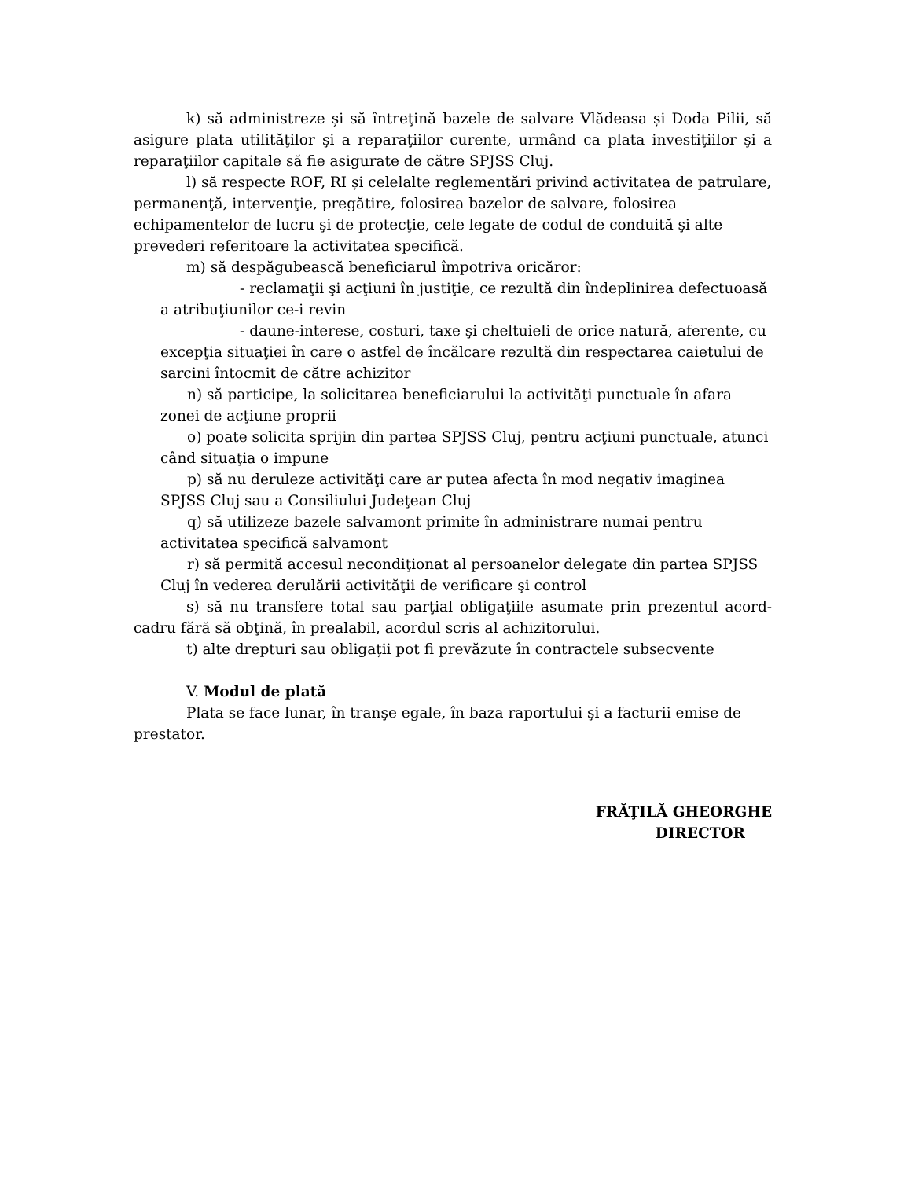k) să administreze și să întreţină bazele de salvare Vlădeasa și Doda Pilii, să asigure plata utilităţilor şi a reparaţiilor curente, urmând ca plata investiţiilor şi a reparaţiilor capitale să fie asigurate de către SPJSS Cluj.
l) să respecte ROF, RI și celelalte reglementări privind activitatea de patrulare, permanenţă, intervenţie, pregătire, folosirea bazelor de salvare, folosirea echipamentelor de lucru şi de protecţie, cele legate de codul de conduită şi alte prevederi referitoare la activitatea specifică.
m) să despăgubească beneficiarul împotriva oricăror:
- reclamaţii şi acţiuni în justiţie, ce rezultă din îndeplinirea defectuoasă a atribuţiunilor ce-i revin
- daune-interese, costuri, taxe şi cheltuieli de orice natură, aferente, cu excepţia situaţiei în care o astfel de încălcare rezultă din respectarea caietului de sarcini întocmit de către achizitor
n) să participe, la solicitarea beneficiarului la activităţi punctuale în afara zonei de acţiune proprii
o) poate solicita sprijin din partea SPJSS Cluj, pentru acţiuni punctuale, atunci când situaţia o impune
p) să nu deruleze activităţi care ar putea afecta în mod negativ imaginea SPJSS Cluj sau a Consiliului Judeţean Cluj
q) să utilizeze bazele salvamont primite în administrare numai pentru activitatea specifică salvamont
r) să permită accesul necondiţionat al persoanelor delegate din partea SPJSS Cluj în vederea derulării activităţii de verificare şi control
s) să nu transfere total sau parţial obligaţiile asumate prin prezentul acord-cadru fără să obţină, în prealabil, acordul scris al achizitorului.
t) alte drepturi sau obligații pot fi prevăzute în contractele subsecvente
V. Modul de plată
Plata se face lunar, în tranşe egale, în baza raportului şi a facturii emise de prestator.
FRĂŢILĂ GHEORGHE
DIRECTOR